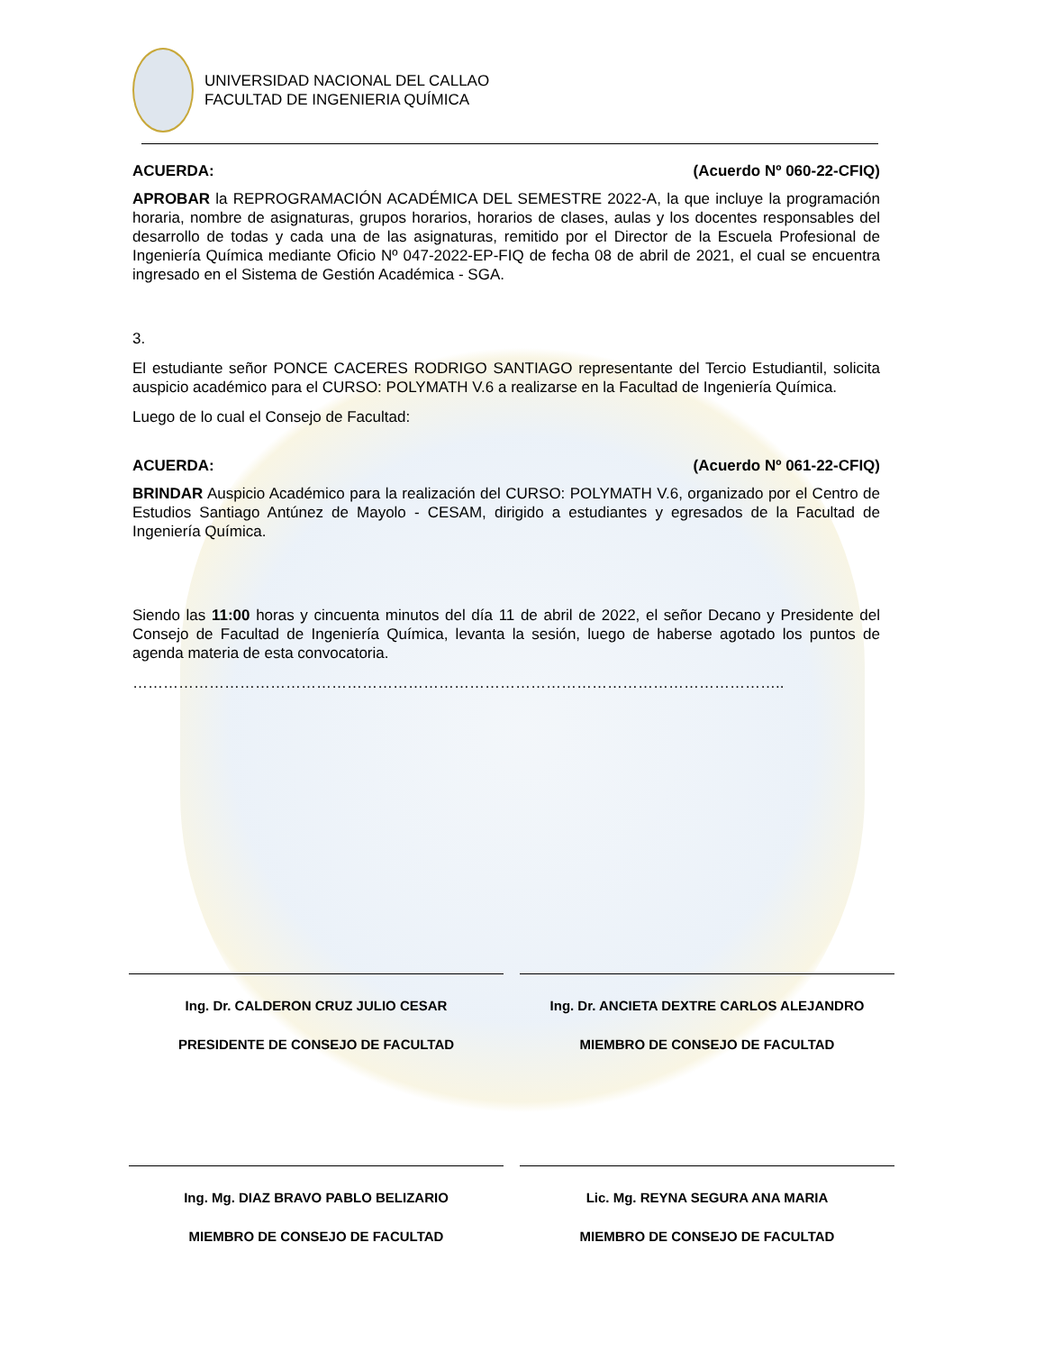UNIVERSIDAD NACIONAL DEL CALLAO
FACULTAD DE INGENIERIA QUÍMICA
ACUERDA: (Acuerdo Nº 060-22-CFIQ)
APROBAR la REPROGRAMACIÓN ACADÉMICA DEL SEMESTRE 2022-A, la que incluye la programación horaria, nombre de asignaturas, grupos horarios, horarios de clases, aulas y los docentes responsables del desarrollo de todas y cada una de las asignaturas, remitido por el Director de la Escuela Profesional de Ingeniería Química mediante Oficio Nº 047-2022-EP-FIQ de fecha 08 de abril de 2021, el cual se encuentra ingresado en el Sistema de Gestión Académica - SGA.
3.
El estudiante señor PONCE CACERES RODRIGO SANTIAGO representante del Tercio Estudiantil, solicita auspicio académico para el CURSO: POLYMATH V.6 a realizarse en la Facultad de Ingeniería Química.
Luego de lo cual el Consejo de Facultad:
ACUERDA: (Acuerdo Nº 061-22-CFIQ)
BRINDAR Auspicio Académico para la realización del CURSO: POLYMATH V.6, organizado por el Centro de Estudios Santiago Antúnez de Mayolo - CESAM, dirigido a estudiantes y egresados de la Facultad de Ingeniería Química.
Siendo las 11:00 horas y cincuenta minutos del día 11 de abril de 2022, el señor Decano y Presidente del Consejo de Facultad de Ingeniería Química, levanta la sesión, luego de haberse agotado los puntos de agenda materia de esta convocatoria.
………………………………………………………………………………………………………………..
Ing. Dr. CALDERON CRUZ JULIO CESAR
PRESIDENTE DE CONSEJO DE FACULTAD
Ing. Dr. ANCIETA DEXTRE CARLOS ALEJANDRO
MIEMBRO DE CONSEJO DE FACULTAD
Ing. Mg. DIAZ BRAVO PABLO BELIZARIO
MIEMBRO DE CONSEJO DE FACULTAD
Lic. Mg. REYNA SEGURA ANA MARIA
MIEMBRO DE CONSEJO DE FACULTAD